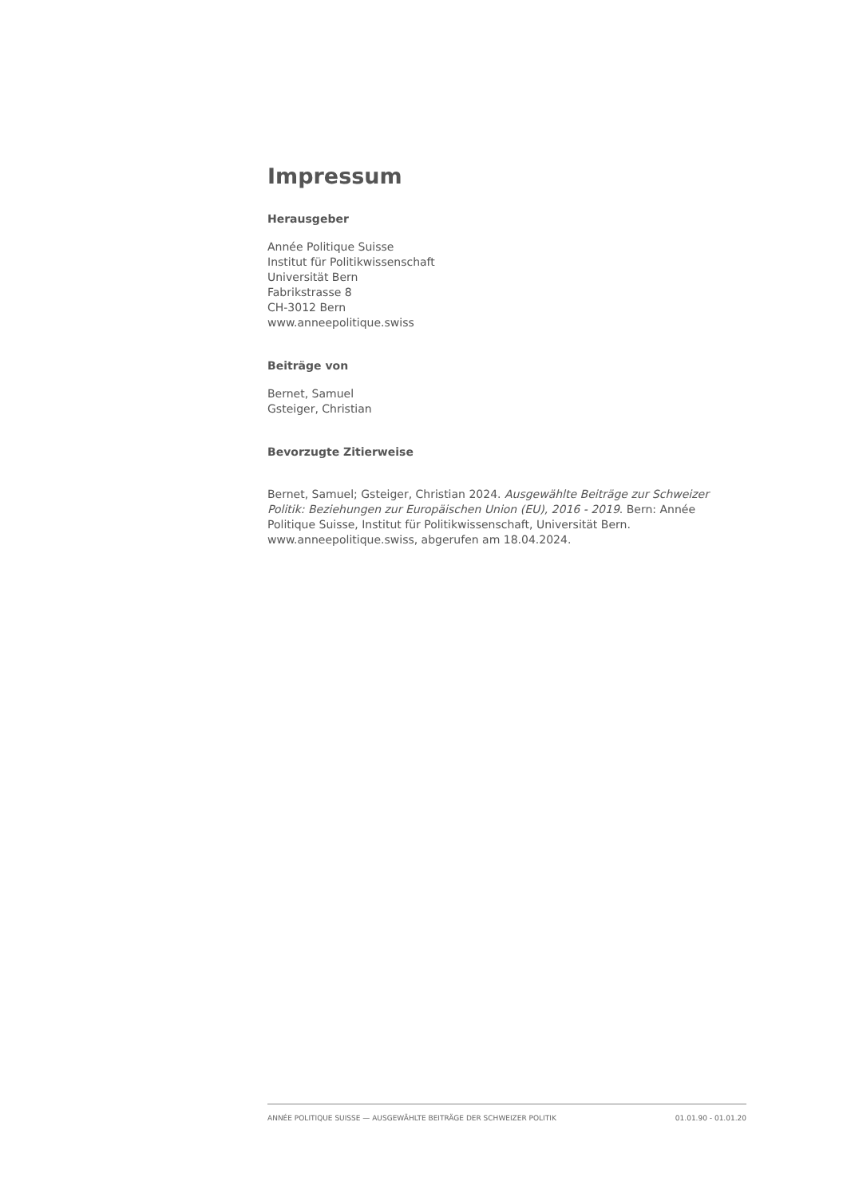Impressum
Herausgeber
Année Politique Suisse
Institut für Politikwissenschaft
Universität Bern
Fabrikstrasse 8
CH-3012 Bern
www.anneepolitique.swiss
Beiträge von
Bernet, Samuel
Gsteiger, Christian
Bevorzugte Zitierweise
Bernet, Samuel; Gsteiger, Christian 2024. Ausgewählte Beiträge zur Schweizer Politik: Beziehungen zur Europäischen Union (EU), 2016 - 2019. Bern: Année Politique Suisse, Institut für Politikwissenschaft, Universität Bern. www.anneepolitique.swiss, abgerufen am 18.04.2024.
ANNÉE POLITIQUE SUISSE — AUSGEWÄHLTE BEITRÄGE DER SCHWEIZER POLITIK 01.01.90 - 01.01.20